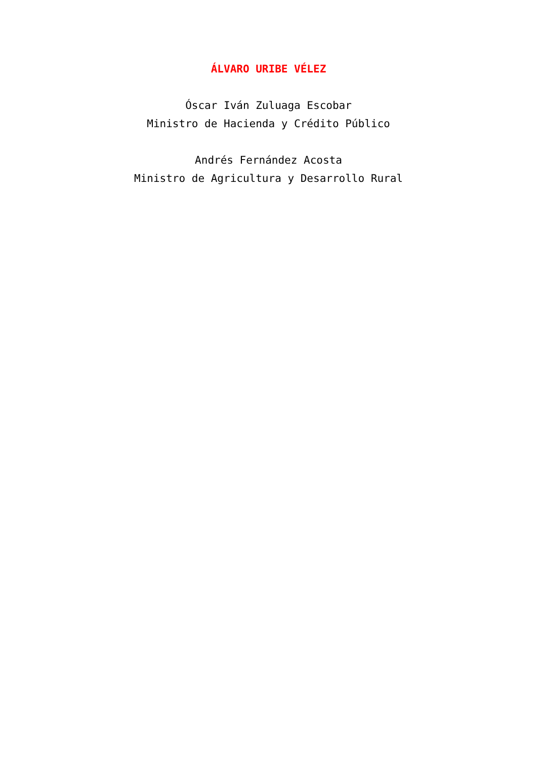ÁLVARO URIBE VÉLEZ
Óscar Iván Zuluaga Escobar
Ministro de Hacienda y Crédito Público
Andrés Fernández Acosta
Ministro de Agricultura y Desarrollo Rural